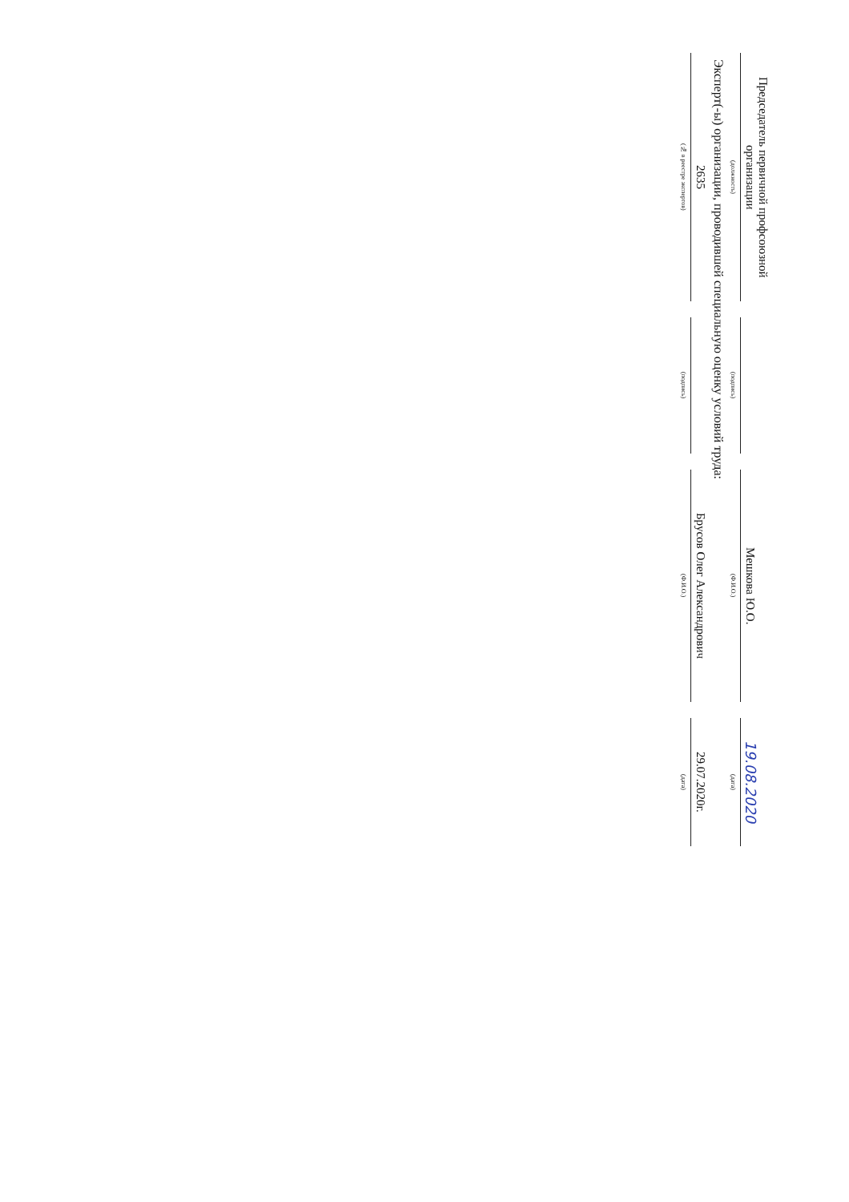| Председатель первичной профсоюзной организации | | ​ | | Мешкова Ю.О. | | 19.08.2020 |
| (должность) | | (подпись) | | (Ф.И.О.) | | (дата) |
Эксперт(-ы) организации, проводившей специальную оценку условий труда:
| 2635 | | ​ | | Брусов Олег Александрович | | 29.07.2020г. |
| (№ в реестре экспертов) | | (подпись) | | (Ф.И.О.) | | (дата) |